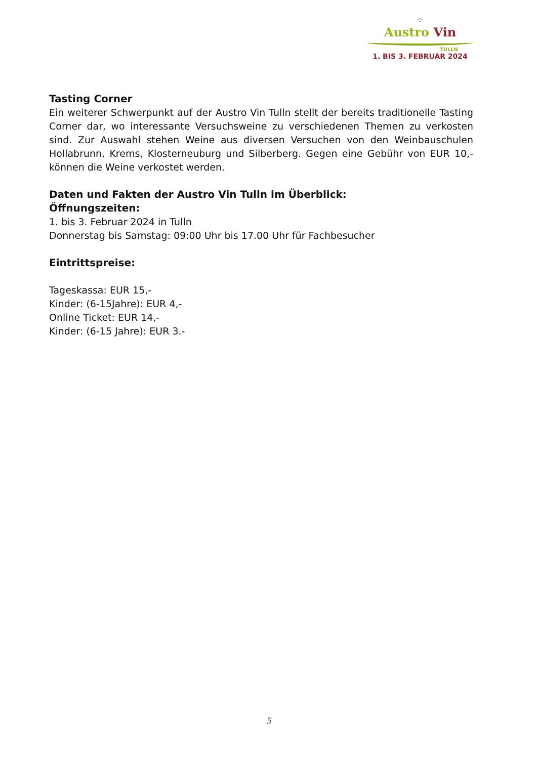⁘
Austro Vin
TULLN
1. BIS 3. FEBRUAR 2024
Tasting Corner
Ein weiterer Schwerpunkt auf der Austro Vin Tulln stellt der bereits traditionelle Tasting Corner dar, wo interessante Versuchsweine zu verschiedenen Themen zu verkosten sind. Zur Auswahl stehen Weine aus diversen Versuchen von den Weinbauschulen Hollabrunn, Krems, Klosterneuburg und Silberberg. Gegen eine Gebühr von EUR 10,- können die Weine verkostet werden.
Daten und Fakten der Austro Vin Tulln im Überblick:
Öffnungszeiten:
1. bis 3. Februar 2024 in Tulln
Donnerstag bis Samstag: 09:00 Uhr bis 17.00 Uhr für Fachbesucher
Eintrittspreise:
Tageskassa: EUR 15,-
Kinder: (6-15Jahre): EUR 4,-
Online Ticket: EUR 14,-
Kinder: (6-15 Jahre): EUR 3.-
5